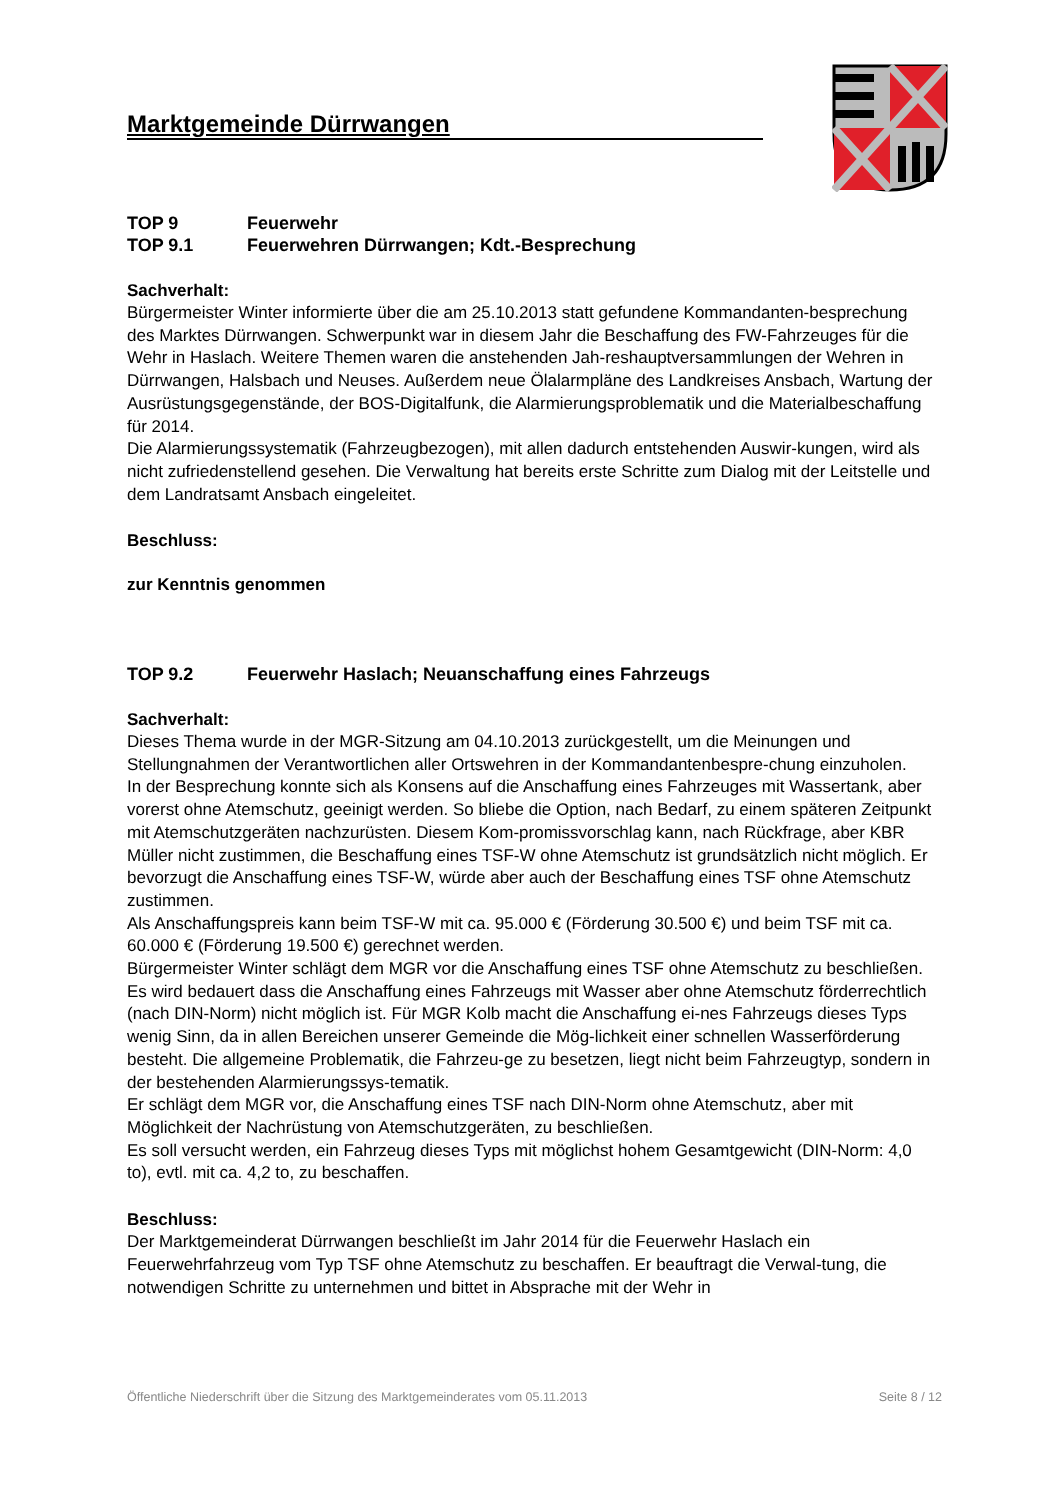Marktgemeinde Dürrwangen
TOP 9 Feuerwehr
TOP 9.1 Feuerwehren Dürrwangen; Kdt.-Besprechung
Sachverhalt:
Bürgermeister Winter informierte über die am 25.10.2013 statt gefundene Kommandanten-besprechung des Marktes Dürrwangen. Schwerpunkt war in diesem Jahr die Beschaffung des FW-Fahrzeuges für die Wehr in Haslach. Weitere Themen waren die anstehenden Jah-reshauptversammlungen der Wehren in Dürrwangen, Halsbach und Neuses. Außerdem neue Ölalarmpläne des Landkreises Ansbach, Wartung der Ausrüstungsgegenstände, der BOS-Digitalfunk, die Alarmierungsproblematik und die Materialbeschaffung für 2014.
Die Alarmierungssystematik (Fahrzeugbezogen), mit allen dadurch entstehenden Auswir-kungen, wird als nicht zufriedenstellend gesehen. Die Verwaltung hat bereits erste Schritte zum Dialog mit der Leitstelle und dem Landratsamt Ansbach eingeleitet.
Beschluss:
zur Kenntnis genommen
TOP 9.2 Feuerwehr Haslach; Neuanschaffung eines Fahrzeugs
Sachverhalt:
Dieses Thema wurde in der MGR-Sitzung am 04.10.2013 zurückgestellt, um die Meinungen und Stellungnahmen der Verantwortlichen aller Ortswehren in der Kommandantenbespre-chung einzuholen.
In der Besprechung konnte sich als Konsens auf die Anschaffung eines Fahrzeuges mit Wassertank, aber vorerst ohne Atemschutz, geeinigt werden. So bliebe die Option, nach Bedarf, zu einem späteren Zeitpunkt mit Atemschutzgeräten nachzurüsten. Diesem Kom-promissvorschlag kann, nach Rückfrage, aber KBR Müller nicht zustimmen, die Beschaffung eines TSF-W ohne Atemschutz ist grundsätzlich nicht möglich. Er bevorzugt die Anschaffung eines TSF-W, würde aber auch der Beschaffung eines TSF ohne Atemschutz zustimmen.
Als Anschaffungspreis kann beim TSF-W mit ca. 95.000 € (Förderung 30.500 €) und beim TSF mit ca. 60.000 € (Förderung 19.500 €) gerechnet werden.
Bürgermeister Winter schlägt dem MGR vor die Anschaffung eines TSF ohne Atemschutz zu beschließen.
Es wird bedauert dass die Anschaffung eines Fahrzeugs mit Wasser aber ohne Atemschutz förderrechtlich (nach DIN-Norm) nicht möglich ist. Für MGR Kolb macht die Anschaffung ei-nes Fahrzeugs dieses Typs wenig Sinn, da in allen Bereichen unserer Gemeinde die Mög-lichkeit einer schnellen Wasserförderung besteht. Die allgemeine Problematik, die Fahrzeu-ge zu besetzen, liegt nicht beim Fahrzeugtyp, sondern in der bestehenden Alarmierungssys-tematik.
Er schlägt dem MGR vor, die Anschaffung eines TSF nach DIN-Norm ohne Atemschutz, aber mit Möglichkeit der Nachrüstung von Atemschutzgeräten, zu beschließen.
Es soll versucht werden, ein Fahrzeug dieses Typs mit möglichst hohem Gesamtgewicht (DIN-Norm: 4,0 to), evtl. mit ca. 4,2 to, zu beschaffen.
Beschluss:
Der Marktgemeinderat Dürrwangen beschließt im Jahr 2014 für die Feuerwehr Haslach ein Feuerwehrfahrzeug vom Typ TSF ohne Atemschutz zu beschaffen. Er beauftragt die Verwal-tung, die notwendigen Schritte zu unternehmen und bittet in Absprache mit der Wehr in
Öffentliche Niederschrift über die Sitzung des Marktgemeinderates vom 05.11.2013 Seite 8 / 12